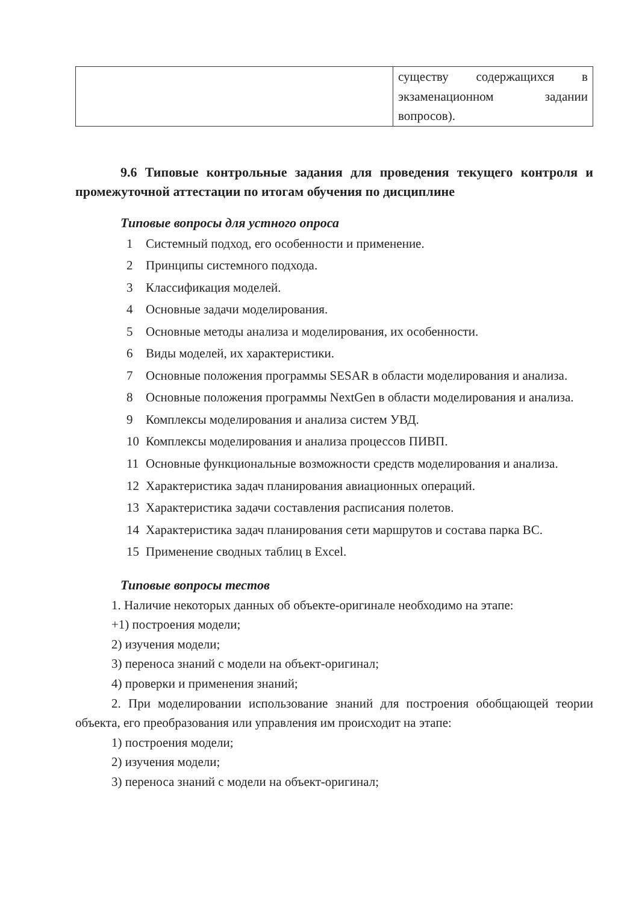| | существу содержащихся в экзаменационном задании вопросов). |
9.6 Типовые контрольные задания для проведения текущего контроля и промежуточной аттестации по итогам обучения по дисциплине
Типовые вопросы для устного опроса
1 Системный подход, его особенности и применение.
2 Принципы системного подхода.
3 Классификация моделей.
4 Основные задачи моделирования.
5 Основные методы анализа и моделирования, их особенности.
6 Виды моделей, их характеристики.
7 Основные положения программы SESAR в области моделирования и анализа.
8 Основные положения программы NextGen в области моделирования и анализа.
9 Комплексы моделирования и анализа систем УВД.
10 Комплексы моделирования и анализа процессов ПИВП.
11 Основные функциональные возможности средств моделирования и анализа.
12 Характеристика задач планирования авиационных операций.
13 Характеристика задачи составления расписания полетов.
14 Характеристика задач планирования сети маршрутов и состава парка ВС.
15 Применение сводных таблиц в Excel.
Типовые вопросы тестов
1. Наличие некоторых данных об объекте-оригинале необходимо на этапе:
+1) построения модели;
2) изучения модели;
3) переноса знаний с модели на объект-оригинал;
4) проверки и применения знаний;
2. При моделировании использование знаний для построения обобщающей теории объекта, его преобразования или управления им происходит на этапе:
1) построения модели;
2) изучения модели;
3) переноса знаний с модели на объект-оригинал;